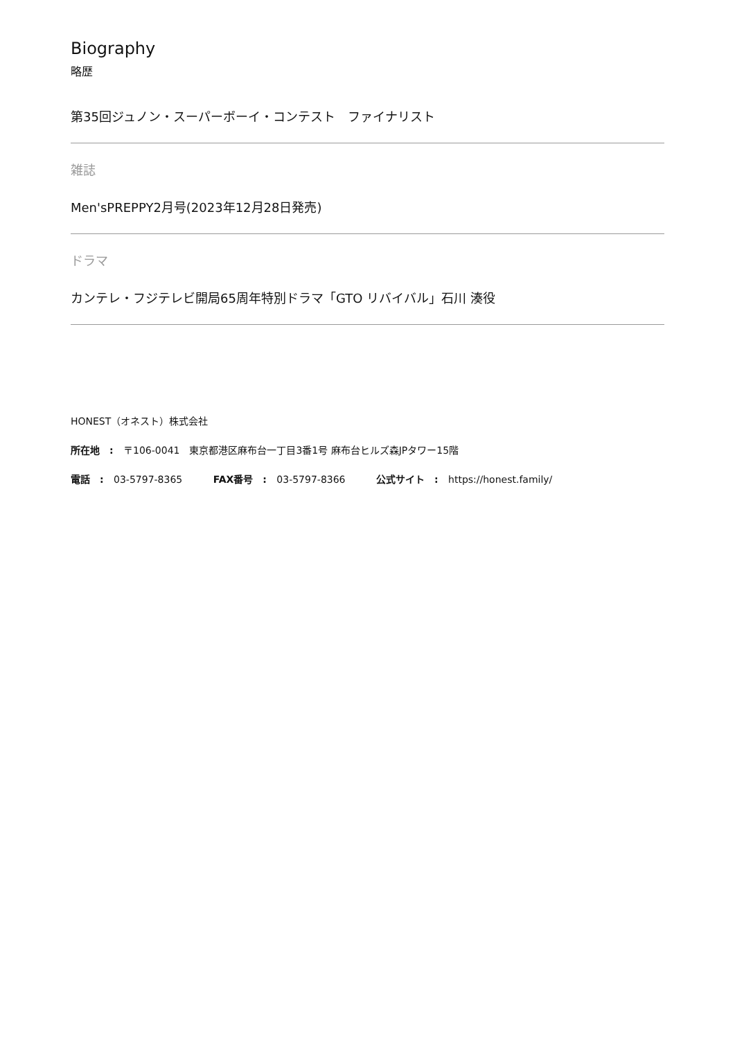Biography
略歴
第35回ジュノン・スーパーボーイ・コンテスト　ファイナリスト
雑誌
Men'sPREPPY2月号(2023年12月28日発売)
ドラマ
カンテレ・フジテレビ開局65周年特別ドラマ「GTO リバイバル」石川 湊役
HONEST（オネスト）株式会社
所在地　: 〒106-0041　東京都港区麻布台一丁目3番1号 麻布台ヒルズ森JPタワー15階
電話　: 03-5797-8365 FAX番号　: 03-5797-8366 公式サイト　: https://honest.family/